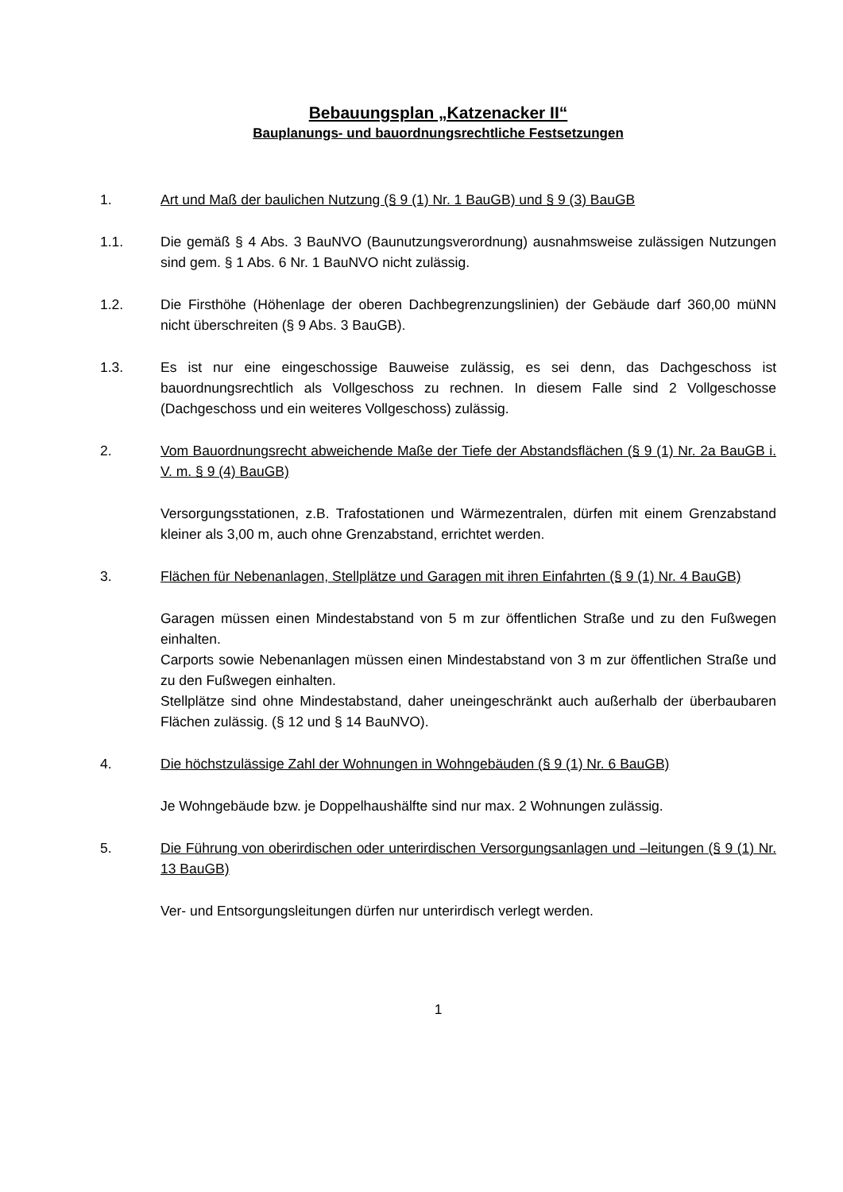Bebauungsplan „Katzenacker II“
Bauplanungs- und bauordnungsrechtliche Festsetzungen
1. Art und Maß der baulichen Nutzung (§ 9 (1) Nr. 1 BauGB) und § 9 (3) BauGB
1.1. Die gemäß § 4 Abs. 3 BauNVO (Baunutzungsverordnung) ausnahmsweise zulässigen Nutzungen sind gem. § 1 Abs. 6 Nr. 1 BauNVO nicht zulässig.
1.2. Die Firsthöhe (Höhenlage der oberen Dachbegrenzungslinien) der Gebäude darf 360,00 müNN nicht überschreiten (§ 9 Abs. 3 BauGB).
1.3. Es ist nur eine eingeschossige Bauweise zulässig, es sei denn, das Dachgeschoss ist bauordnungsrechtlich als Vollgeschoss zu rechnen. In diesem Falle sind 2 Vollgeschosse (Dachgeschoss und ein weiteres Vollgeschoss) zulässig.
2. Vom Bauordnungsrecht abweichende Maße der Tiefe der Abstandsflächen (§ 9 (1) Nr. 2a BauGB i. V. m. § 9 (4) BauGB)
Versorgungsstationen, z.B. Trafostationen und Wärmezentralen, dürfen mit einem Grenzabstand kleiner als 3,00 m, auch ohne Grenzabstand, errichtet werden.
3. Flächen für Nebenanlagen, Stellplätze und Garagen mit ihren Einfahrten (§ 9 (1) Nr. 4 BauGB)
Garagen müssen einen Mindestabstand von 5 m zur öffentlichen Straße und zu den Fußwegen einhalten.
Carports sowie Nebenanlagen müssen einen Mindestabstand von 3 m zur öffentlichen Straße und zu den Fußwegen einhalten.
Stellplätze sind ohne Mindestabstand, daher uneingeschränkt auch außerhalb der überbaubaren Flächen zulässig. (§ 12 und § 14 BauNVO).
4. Die höchstzulässige Zahl der Wohnungen in Wohngebäuden (§ 9 (1) Nr. 6 BauGB)
Je Wohngebäude bzw. je Doppelhaushälfte sind nur max. 2 Wohnungen zulässig.
5. Die Führung von oberirdischen oder unterirdischen Versorgungsanlagen und –leitungen (§ 9 (1) Nr. 13 BauGB)
Ver- und Entsorgungsleitungen dürfen nur unterirdisch verlegt werden.
1